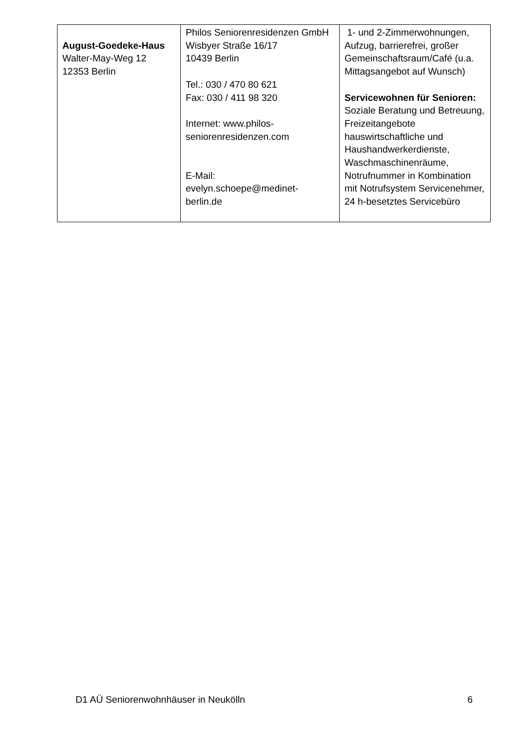| August-Goedeke-Haus Walter-May-Weg 12 12353 Berlin | Philos Seniorenresidenzen GmbH Wisbyer Straße 16/17 10439 Berlin Tel.: 030 / 470 80 621 Fax: 030 / 411 98 320 Internet: www.philos-seniorenresidenzen.com E-Mail: evelyn.schoepe@medinet-berlin.de | 1- und 2-Zimmerwohnungen, Aufzug, barrierefrei, großer Gemeinschaftsraum/Café (u.a. Mittagsangebot auf Wunsch) Servicewohnen für Senioren: Soziale Beratung und Betreuung, Freizeitangebote hauswirtschaftliche und Haushandwerkerdienste, Waschmaschinenräume, Notrufnummer in Kombination mit Notrufsystem Servicenehmer, 24 h-besetztes Servicebüro |
D1 AÜ Seniorenwohnhäuser in Neukölln 6